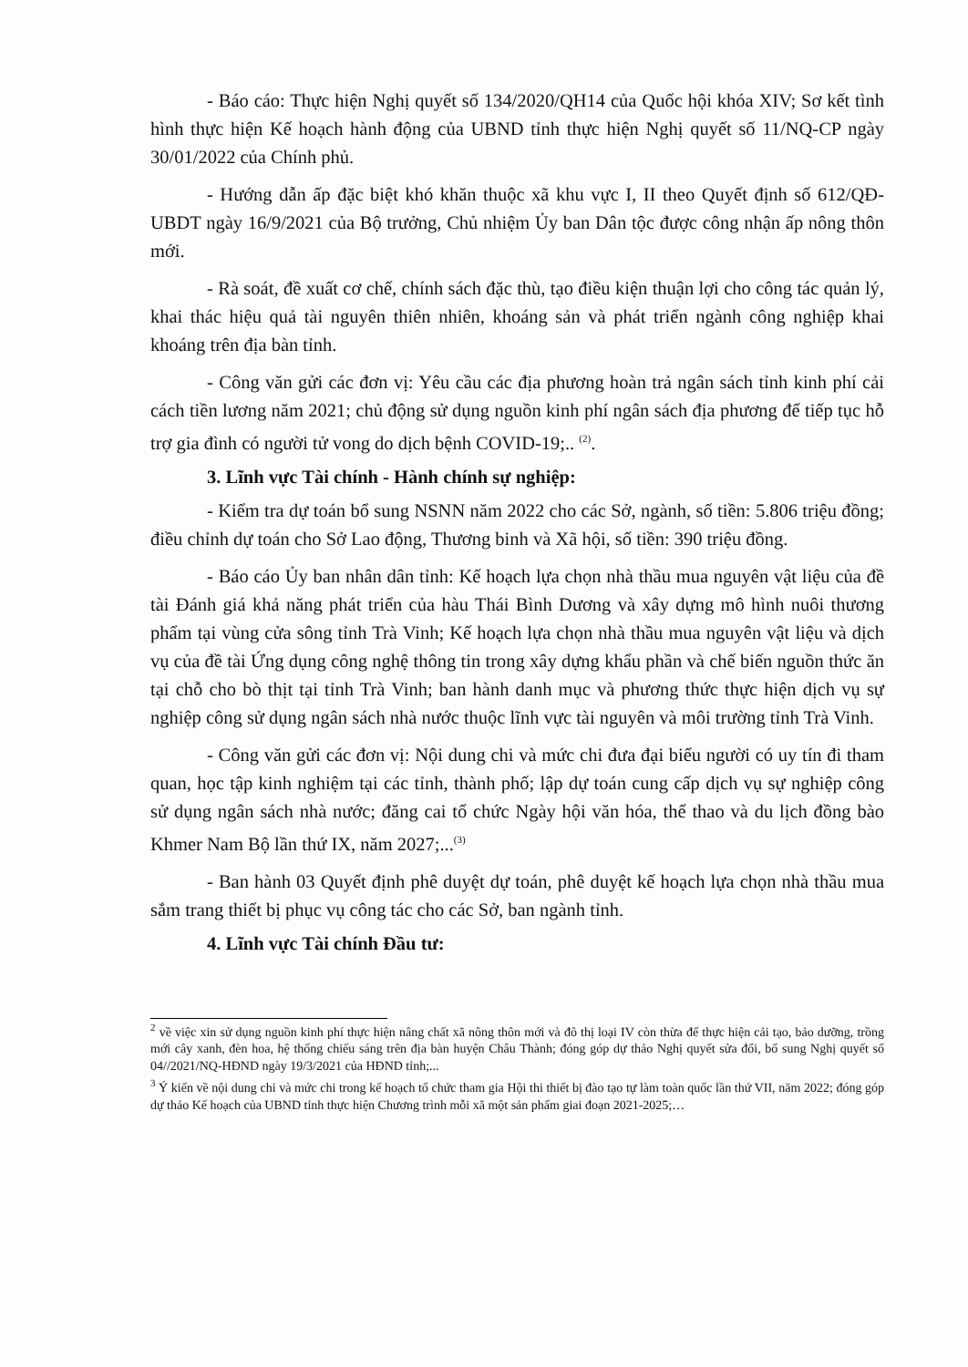- Báo cáo: Thực hiện Nghị quyết số 134/2020/QH14 của Quốc hội khóa XIV; Sơ kết tình hình thực hiện Kế hoạch hành động của UBND tỉnh thực hiện Nghị quyết số 11/NQ-CP ngày 30/01/2022 của Chính phủ.
- Hướng dẫn ấp đặc biệt khó khăn thuộc xã khu vực I, II theo Quyết định số 612/QĐ-UBDT ngày 16/9/2021 của Bộ trưởng, Chủ nhiệm Ủy ban Dân tộc được công nhận ấp nông thôn mới.
- Rà soát, đề xuất cơ chế, chính sách đặc thù, tạo điều kiện thuận lợi cho công tác quản lý, khai thác hiệu quả tài nguyên thiên nhiên, khoáng sản và phát triển ngành công nghiệp khai khoáng trên địa bàn tỉnh.
- Công văn gửi các đơn vị: Yêu cầu các địa phương hoàn trả ngân sách tỉnh kinh phí cải cách tiền lương năm 2021; chủ động sử dụng nguồn kinh phí ngân sách địa phương để tiếp tục hỗ trợ gia đình có người tử vong do dịch bệnh COVID-19;.. <sup>(2)</sup>.
3. Lĩnh vực Tài chính - Hành chính sự nghiệp:
- Kiểm tra dự toán bổ sung NSNN năm 2022 cho các Sở, ngành, số tiền: 5.806 triệu đồng; điều chỉnh dự toán cho Sở Lao động, Thương binh và Xã hội, số tiền: 390 triệu đồng.
- Báo cáo Ủy ban nhân dân tỉnh: Kế hoạch lựa chọn nhà thầu mua nguyên vật liệu của đề tài Đánh giá khả năng phát triển của hàu Thái Bình Dương và xây dựng mô hình nuôi thương phẩm tại vùng cửa sông tỉnh Trà Vinh; Kế hoạch lựa chọn nhà thầu mua nguyên vật liệu và dịch vụ của đề tài Ứng dụng công nghệ thông tin trong xây dựng khẩu phần và chế biến nguồn thức ăn tại chỗ cho bò thịt tại tỉnh Trà Vinh; ban hành danh mục và phương thức thực hiện dịch vụ sự nghiệp công sử dụng ngân sách nhà nước thuộc lĩnh vực tài nguyên và môi trường tỉnh Trà Vinh.
- Công văn gửi các đơn vị: Nội dung chi và mức chi đưa đại biểu người có uy tín đi tham quan, học tập kinh nghiệm tại các tỉnh, thành phố; lập dự toán cung cấp dịch vụ sự nghiệp công sử dụng ngân sách nhà nước; đăng cai tổ chức Ngày hội văn hóa, thể thao và du lịch đồng bào Khmer Nam Bộ lần thứ IX, năm 2027;...<sup>(3)</sup>
- Ban hành 03 Quyết định phê duyệt dự toán, phê duyệt kế hoạch lựa chọn nhà thầu mua sắm trang thiết bị phục vụ công tác cho các Sở, ban ngành tỉnh.
4. Lĩnh vực Tài chính Đầu tư:
<sup>2</sup> về việc xin sử dụng nguồn kinh phí thực hiện nâng chất xã nông thôn mới và đô thị loại IV còn thừa để thực hiện cải tạo, bảo dưỡng, trồng mới cây xanh, đèn hoa, hệ thống chiếu sáng trên địa bàn huyện Châu Thành; đóng góp dự thảo Nghị quyết sửa đổi, bổ sung Nghị quyết số 04//2021/NQ-HĐND ngày 19/3/2021 của HĐND tỉnh;...
<sup>3</sup> Ý kiến về nội dung chi và mức chi trong kế hoạch tổ chức tham gia Hội thi thiết bị đào tạo tự làm toàn quốc lần thứ VII, năm 2022; đóng góp dự thảo Kế hoạch của UBND tỉnh thực hiện Chương trình mỗi xã một sản phẩm giai đoạn 2021-2025;…